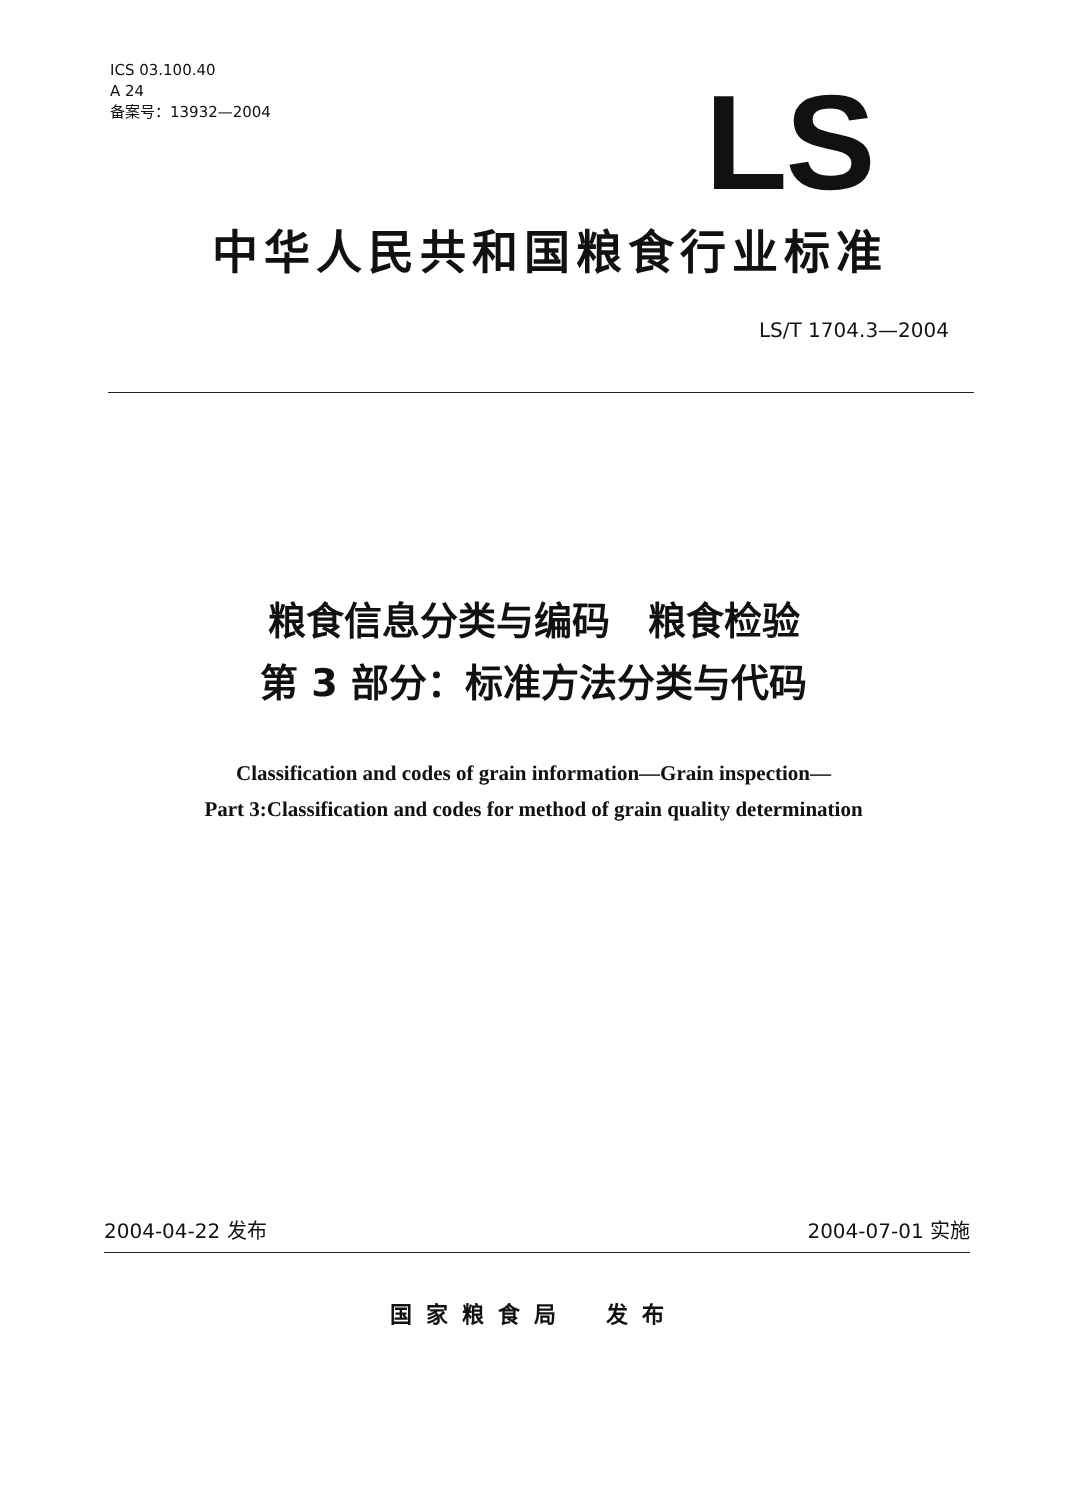ICS 03.100.40
A 24
备案号：13932—2004
LS
中华人民共和国粮食行业标准
LS/T 1704.3—2004
粮食信息分类与编码　粮食检验
第 3 部分：标准方法分类与代码
Classification and codes of grain information—Grain inspection—
Part 3:Classification and codes for method of grain quality determination
2004-04-22 发布 2004-07-01 实施
国家粮食局　发布